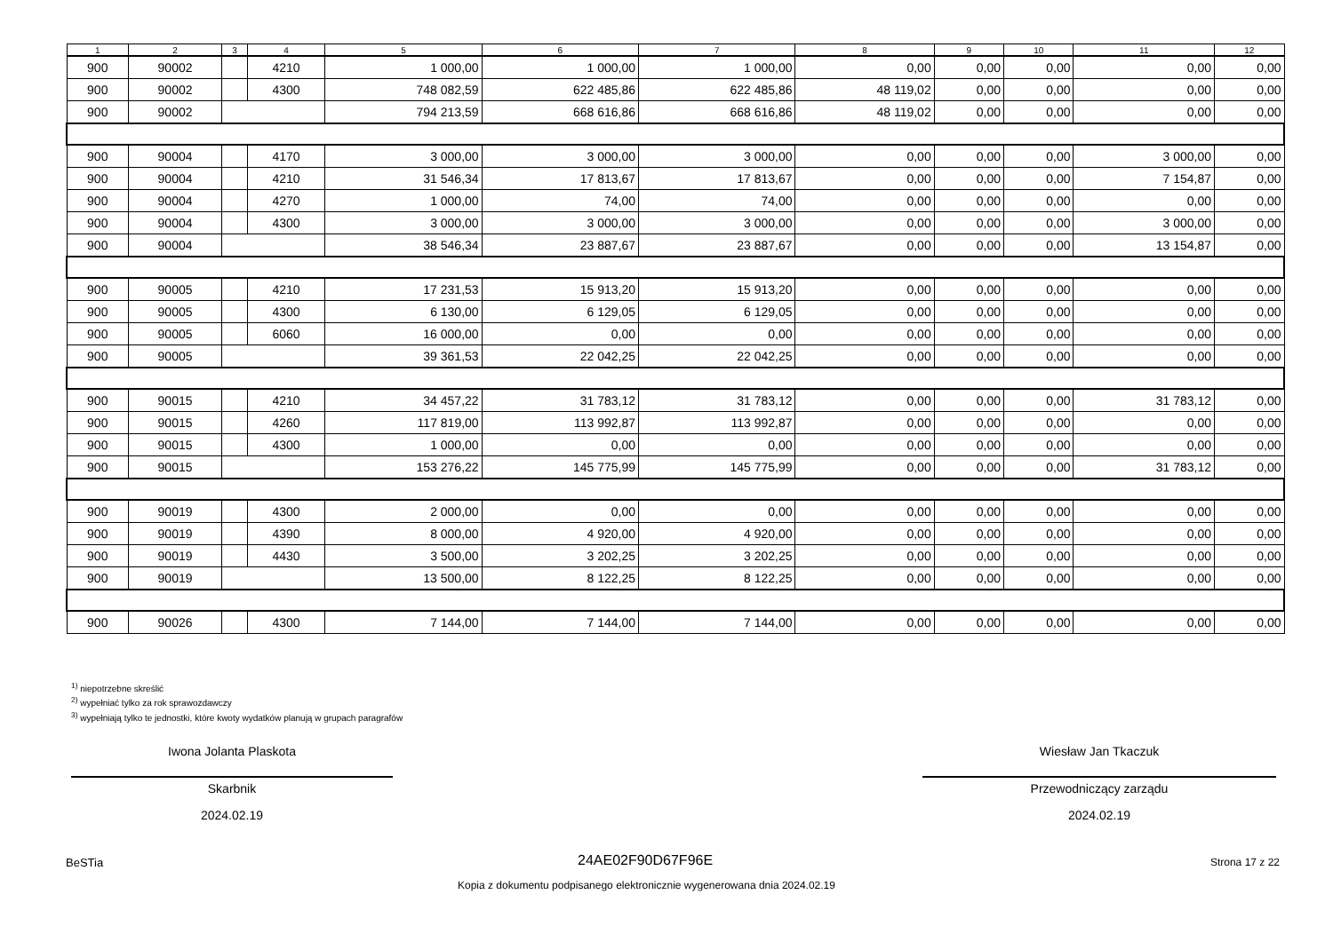| 1 | 2 | 3 | 4 | 5 | 6 | 7 | 8 | 9 | 10 | 11 | 12 |
| --- | --- | --- | --- | --- | --- | --- | --- | --- | --- | --- | --- |
| 900 | 90002 | | 4210 | 1 000,00 | 1 000,00 | 1 000,00 | 0,00 | 0,00 | 0,00 | 0,00 | 0,00 |
| 900 | 90002 | | 4300 | 748 082,59 | 622 485,86 | 622 485,86 | 48 119,02 | 0,00 | 0,00 | 0,00 | 0,00 |
| 900 | 90002 | | | 794 213,59 | 668 616,86 | 668 616,86 | 48 119,02 | 0,00 | 0,00 | 0,00 | 0,00 |
| 900 | 90004 | | 4170 | 3 000,00 | 3 000,00 | 3 000,00 | 0,00 | 0,00 | 0,00 | 3 000,00 | 0,00 |
| 900 | 90004 | | 4210 | 31 546,34 | 17 813,67 | 17 813,67 | 0,00 | 0,00 | 0,00 | 7 154,87 | 0,00 |
| 900 | 90004 | | 4270 | 1 000,00 | 74,00 | 74,00 | 0,00 | 0,00 | 0,00 | 0,00 | 0,00 |
| 900 | 90004 | | 4300 | 3 000,00 | 3 000,00 | 3 000,00 | 0,00 | 0,00 | 0,00 | 3 000,00 | 0,00 |
| 900 | 90004 | | | 38 546,34 | 23 887,67 | 23 887,67 | 0,00 | 0,00 | 0,00 | 13 154,87 | 0,00 |
| 900 | 90005 | | 4210 | 17 231,53 | 15 913,20 | 15 913,20 | 0,00 | 0,00 | 0,00 | 0,00 | 0,00 |
| 900 | 90005 | | 4300 | 6 130,00 | 6 129,05 | 6 129,05 | 0,00 | 0,00 | 0,00 | 0,00 | 0,00 |
| 900 | 90005 | | 6060 | 16 000,00 | 0,00 | 0,00 | 0,00 | 0,00 | 0,00 | 0,00 | 0,00 |
| 900 | 90005 | | | 39 361,53 | 22 042,25 | 22 042,25 | 0,00 | 0,00 | 0,00 | 0,00 | 0,00 |
| 900 | 90015 | | 4210 | 34 457,22 | 31 783,12 | 31 783,12 | 0,00 | 0,00 | 0,00 | 31 783,12 | 0,00 |
| 900 | 90015 | | 4260 | 117 819,00 | 113 992,87 | 113 992,87 | 0,00 | 0,00 | 0,00 | 0,00 | 0,00 |
| 900 | 90015 | | 4300 | 1 000,00 | 0,00 | 0,00 | 0,00 | 0,00 | 0,00 | 0,00 | 0,00 |
| 900 | 90015 | | | 153 276,22 | 145 775,99 | 145 775,99 | 0,00 | 0,00 | 0,00 | 31 783,12 | 0,00 |
| 900 | 90019 | | 4300 | 2 000,00 | 0,00 | 0,00 | 0,00 | 0,00 | 0,00 | 0,00 | 0,00 |
| 900 | 90019 | | 4390 | 8 000,00 | 4 920,00 | 4 920,00 | 0,00 | 0,00 | 0,00 | 0,00 | 0,00 |
| 900 | 90019 | | 4430 | 3 500,00 | 3 202,25 | 3 202,25 | 0,00 | 0,00 | 0,00 | 0,00 | 0,00 |
| 900 | 90019 | | | 13 500,00 | 8 122,25 | 8 122,25 | 0,00 | 0,00 | 0,00 | 0,00 | 0,00 |
| 900 | 90026 | | 4300 | 7 144,00 | 7 144,00 | 7 144,00 | 0,00 | 0,00 | 0,00 | 0,00 | 0,00 |
<sup>1)</sup> niepotrzebne skreślić
<sup>2)</sup> wypełniać tylko za rok sprawozdawczy
<sup>3)</sup> wypełniają tylko te jednostki, które kwoty wydatków planują w grupach paragrafów
Iwona Jolanta Plaskota
Skarbnik
2024.02.19
Wiesław Jan Tkaczuk
Przewodniczący zarządu
2024.02.19
BeSTia 24AE02F90D67F96E Strona 17 z 22
Kopia z dokumentu podpisanego elektronicznie wygenerowana dnia 2024.02.19